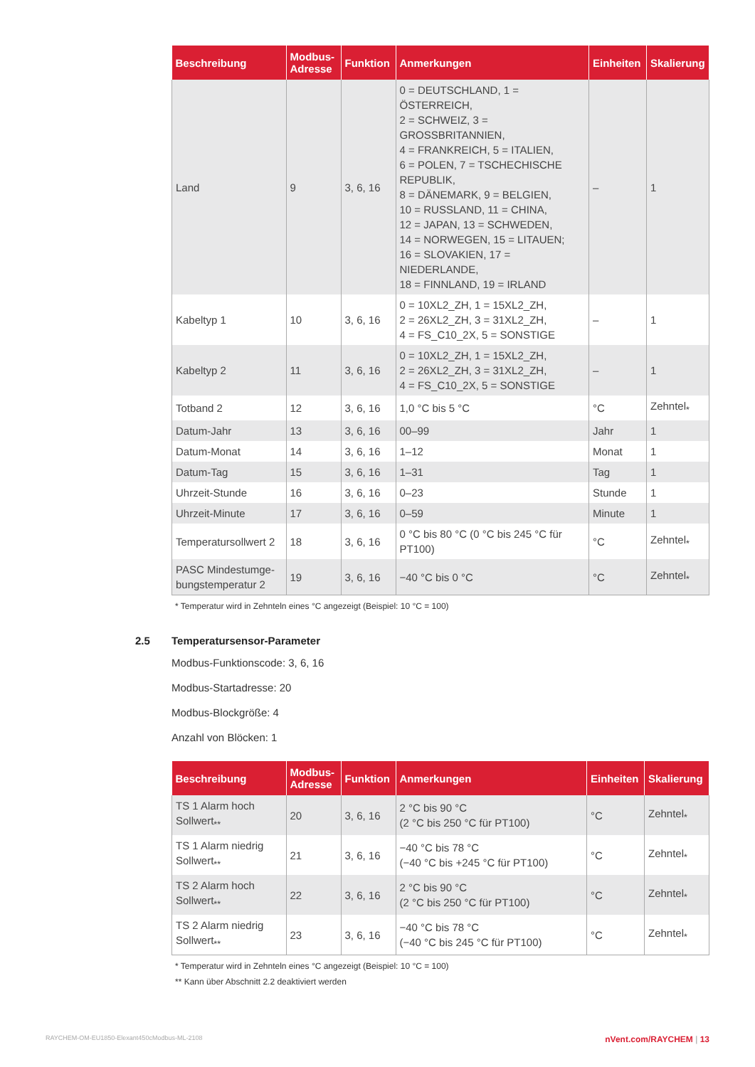| Beschreibung | Modbus-Adresse | Funktion | Anmerkungen | Einheiten | Skalierung |
| --- | --- | --- | --- | --- | --- |
| Land | 9 | 3, 6, 16 | 0 = DEUTSCHLAND, 1 = ÖSTERREICH, 2 = SCHWEIZ, 3 = GROSSBRITANNIEN, 4 = FRANKREICH, 5 = ITALIEN, 6 = POLEN, 7 = TSCHECHISCHE REPUBLIK, 8 = DÄNEMARK, 9 = BELGIEN, 10 = RUSSLAND, 11 = CHINA, 12 = JAPAN, 13 = SCHWEDEN, 14 = NORWEGEN, 15 = LITAUEN; 16 = SLOVAKIEN, 17 = NIEDERLANDE, 18 = FINNLAND, 19 = IRLAND | – | 1 |
| Kabeltyp 1 | 10 | 3, 6, 16 | 0 = 10XL2_ZH, 1 = 15XL2_ZH, 2 = 26XL2_ZH, 3 = 31XL2_ZH, 4 = FS_C10_2X, 5 = SONSTIGE | – | 1 |
| Kabeltyp 2 | 11 | 3, 6, 16 | 0 = 10XL2_ZH, 1 = 15XL2_ZH, 2 = 26XL2_ZH, 3 = 31XL2_ZH, 4 = FS_C10_2X, 5 = SONSTIGE | – | 1 |
| Totband 2 | 12 | 3, 6, 16 | 1,0 °C bis 5 °C | °C | Zehntel<sub>*</sub> |
| Datum-Jahr | 13 | 3, 6, 16 | 00–99 | Jahr | 1 |
| Datum-Monat | 14 | 3, 6, 16 | 1–12 | Monat | 1 |
| Datum-Tag | 15 | 3, 6, 16 | 1–31 | Tag | 1 |
| Uhrzeit-Stunde | 16 | 3, 6, 16 | 0–23 | Stunde | 1 |
| Uhrzeit-Minute | 17 | 3, 6, 16 | 0–59 | Minute | 1 |
| Temperatursollwert 2 | 18 | 3, 6, 16 | 0 °C bis 80 °C (0 °C bis 245 °C für PT100) | °C | Zehntel<sub>*</sub> |
| PASC Mindestumge-bungstemperatur 2 | 19 | 3, 6, 16 | −40 °C bis 0 °C | °C | Zehntel<sub>*</sub> |
* Temperatur wird in Zehnteln eines °C angezeigt (Beispiel: 10 °C = 100)
2.5 Temperatursensor-Parameter
Modbus-Funktionscode: 3, 6, 16
Modbus-Startadresse: 20
Modbus-Blockgröße: 4
Anzahl von Blöcken: 1
| Beschreibung | Modbus-Adresse | Funktion | Anmerkungen | Einheiten | Skalierung |
| --- | --- | --- | --- | --- | --- |
| TS 1 Alarm hoch Sollwert<sub>**</sub> | 20 | 3, 6, 16 | 2 °C bis 90 °C (2 °C bis 250 °C für PT100) | °C | Zehntel<sub>*</sub> |
| TS 1 Alarm niedrig Sollwert<sub>**</sub> | 21 | 3, 6, 16 | −40 °C bis 78 °C (−40 °C bis +245 °C für PT100) | °C | Zehntel<sub>*</sub> |
| TS 2 Alarm hoch Sollwert<sub>**</sub> | 22 | 3, 6, 16 | 2 °C bis 90 °C (2 °C bis 250 °C für PT100) | °C | Zehntel<sub>*</sub> |
| TS 2 Alarm niedrig Sollwert<sub>**</sub> | 23 | 3, 6, 16 | −40 °C bis 78 °C (−40 °C bis 245 °C für PT100) | °C | Zehntel<sub>*</sub> |
* Temperatur wird in Zehnteln eines °C angezeigt (Beispiel: 10 °C = 100)
** Kann über Abschnitt 2.2 deaktiviert werden
RAYCHEM-OM-EU1850-Elexant450cModbus-ML-2108 nVent.com/RAYCHEM | 13